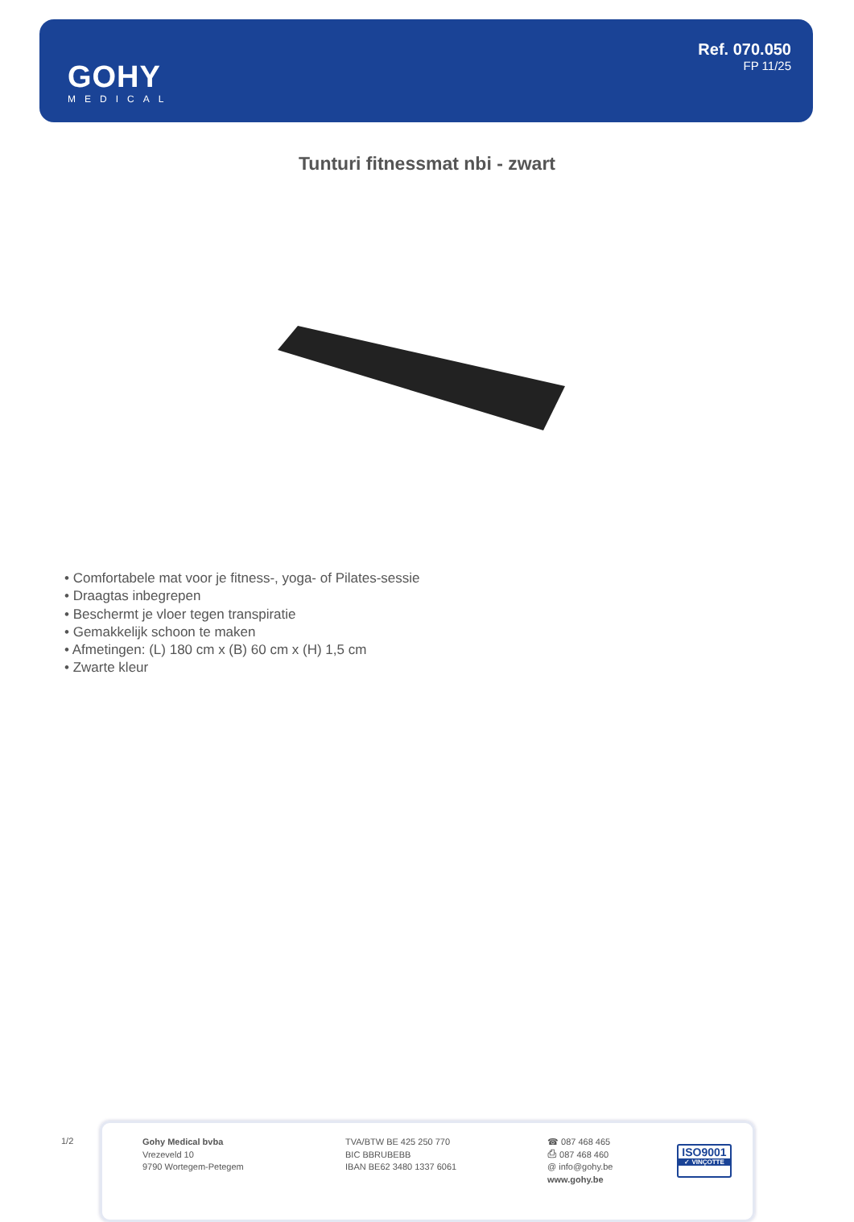GOHY
MEDICAL
Ref. 070.050
FP 11/25
Tunturi fitnessmat nbi - zwart
• Comfortabele mat voor je fitness-, yoga- of Pilates-sessie
• Draagtas inbegrepen
• Beschermt je vloer tegen transpiratie
• Gemakkelijk schoon te maken
• Afmetingen: (L) 180 cm x (B) 60 cm x (H) 1,5 cm
• Zwarte kleur
1/2
Gohy Medical bvba
Vrezeveld 10
9790 Wortegem-Petegem
TVA/BTW BE 425 250 770
BIC BBRUBEBB
IBAN BE62 3480 1337 6061
☎ 087 468 465
⎙ 087 468 460
@ info@gohy.be
www.gohy.be
ISO9001
✓ VINÇOTTE